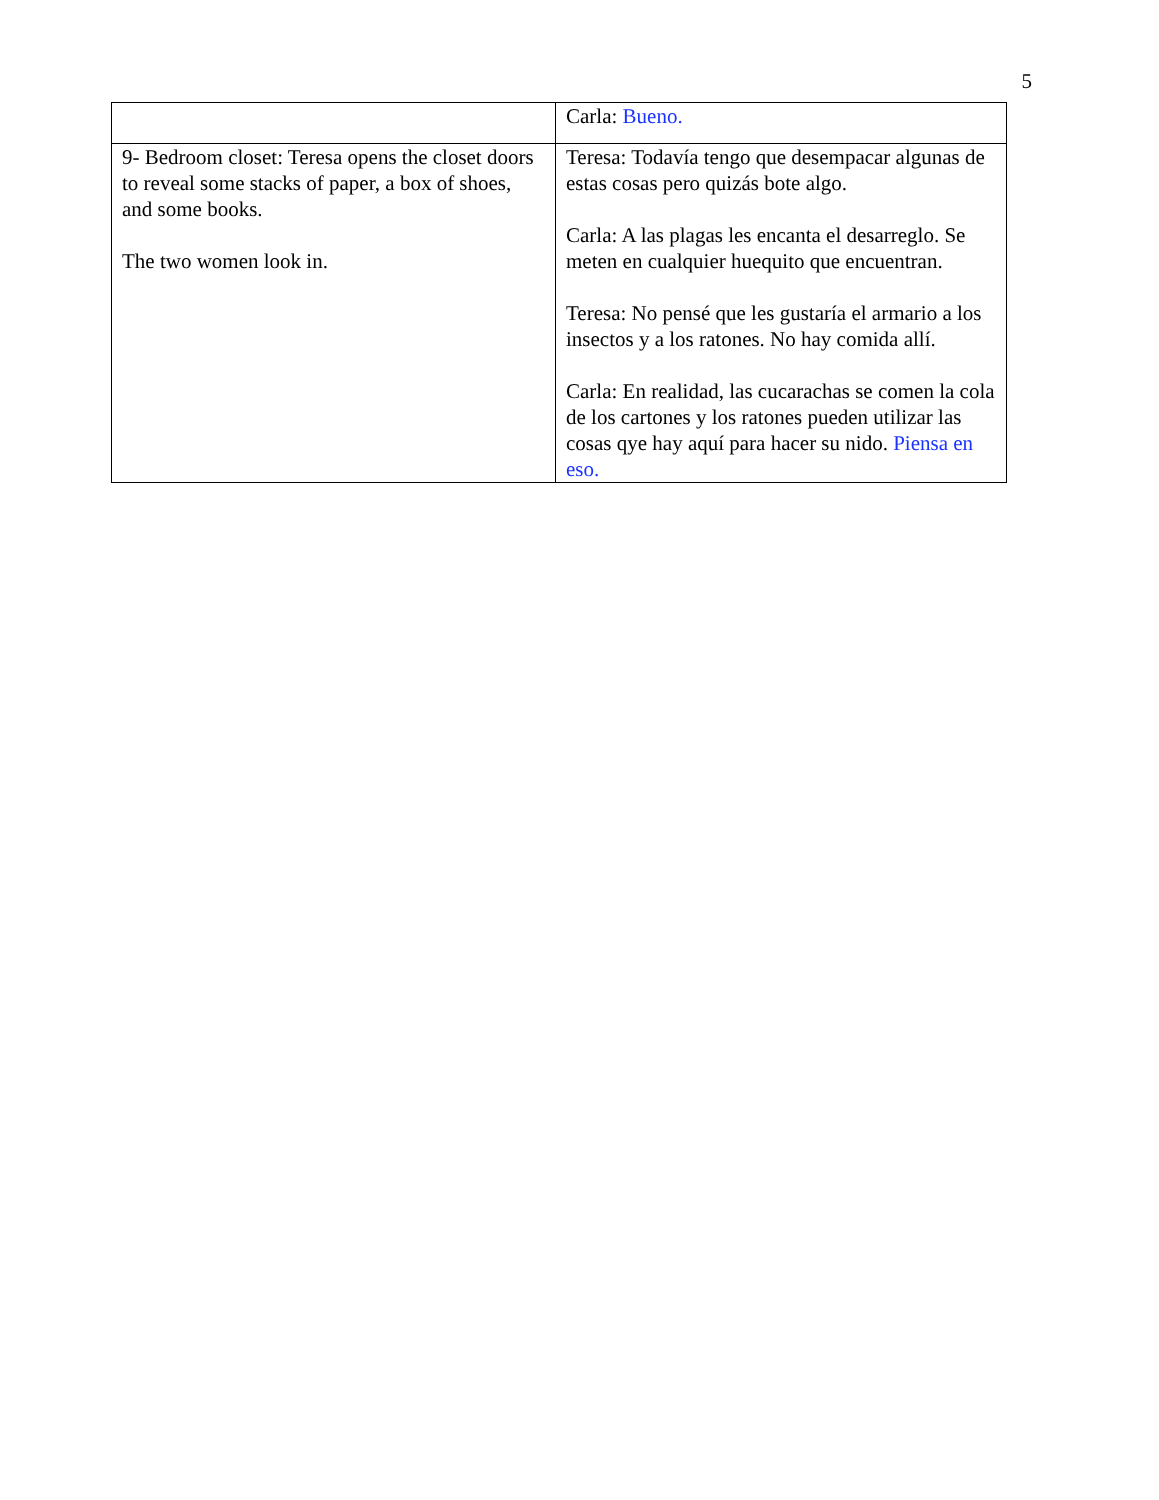5
| | Carla: Bueno. |
| 9- Bedroom closet: Teresa opens the closet doors to reveal some stacks of paper, a box of shoes, and some books. The two women look in. | Teresa: Todavía tengo que desempacar algunas de estas cosas pero quizás bote algo. Carla: A las plagas les encanta el desarreglo. Se meten en cualquier huequito que encuentran. Teresa: No pensé que les gustaría el armario a los insectos y a los ratones. No hay comida allí. Carla: En realidad, las cucarachas se comen la cola de los cartones y los ratones pueden utilizar las cosas qye hay aquí para hacer su nido. Piensa en eso. |